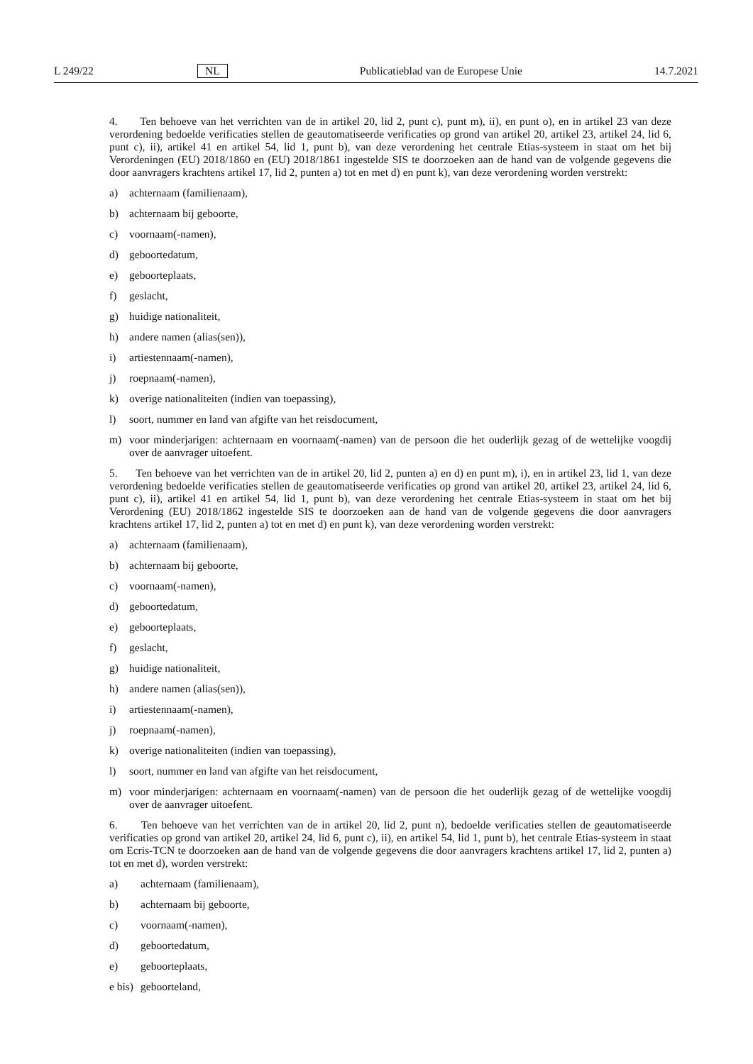L 249/22 NL Publicatieblad van de Europese Unie 14.7.2021
4. Ten behoeve van het verrichten van de in artikel 20, lid 2, punt c), punt m), ii), en punt o), en in artikel 23 van deze verordening bedoelde verificaties stellen de geautomatiseerde verificaties op grond van artikel 20, artikel 23, artikel 24, lid 6, punt c), ii), artikel 41 en artikel 54, lid 1, punt b), van deze verordening het centrale Etias-systeem in staat om het bij Verordeningen (EU) 2018/1860 en (EU) 2018/1861 ingestelde SIS te doorzoeken aan de hand van de volgende gegevens die door aanvragers krachtens artikel 17, lid 2, punten a) tot en met d) en punt k), van deze verordening worden verstrekt:
a) achternaam (familienaam),
b) achternaam bij geboorte,
c) voornaam(-namen),
d) geboortedatum,
e) geboorteplaats,
f) geslacht,
g) huidige nationaliteit,
h) andere namen (alias(sen)),
i) artiestennaam(-namen),
j) roepnaam(-namen),
k) overige nationaliteiten (indien van toepassing),
l) soort, nummer en land van afgifte van het reisdocument,
m) voor minderjarigen: achternaam en voornaam(-namen) van de persoon die het ouderlijk gezag of de wettelijke voogdij over de aanvrager uitoefent.
5. Ten behoeve van het verrichten van de in artikel 20, lid 2, punten a) en d) en punt m), i), en in artikel 23, lid 1, van deze verordening bedoelde verificaties stellen de geautomatiseerde verificaties op grond van artikel 20, artikel 23, artikel 24, lid 6, punt c), ii), artikel 41 en artikel 54, lid 1, punt b), van deze verordening het centrale Etias-systeem in staat om het bij Verordening (EU) 2018/1862 ingestelde SIS te doorzoeken aan de hand van de volgende gegevens die door aanvragers krachtens artikel 17, lid 2, punten a) tot en met d) en punt k), van deze verordening worden verstrekt:
a) achternaam (familienaam),
b) achternaam bij geboorte,
c) voornaam(-namen),
d) geboortedatum,
e) geboorteplaats,
f) geslacht,
g) huidige nationaliteit,
h) andere namen (alias(sen)),
i) artiestennaam(-namen),
j) roepnaam(-namen),
k) overige nationaliteiten (indien van toepassing),
l) soort, nummer en land van afgifte van het reisdocument,
m) voor minderjarigen: achternaam en voornaam(-namen) van de persoon die het ouderlijk gezag of de wettelijke voogdij over de aanvrager uitoefent.
6. Ten behoeve van het verrichten van de in artikel 20, lid 2, punt n), bedoelde verificaties stellen de geautomatiseerde verificaties op grond van artikel 20, artikel 24, lid 6, punt c), ii), en artikel 54, lid 1, punt b), het centrale Etias-systeem in staat om Ecris-TCN te doorzoeken aan de hand van de volgende gegevens die door aanvragers krachtens artikel 17, lid 2, punten a) tot en met d), worden verstrekt:
a) achternaam (familienaam),
b) achternaam bij geboorte,
c) voornaam(-namen),
d) geboortedatum,
e) geboorteplaats,
e bis) geboorteland,